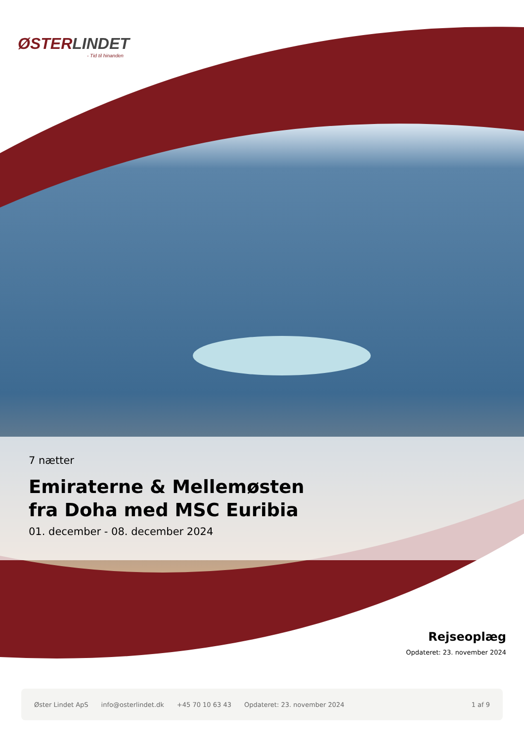ØSTERLINDET
- Tid til hinanden
7 nætter
Emiraterne & Mellemøsten
fra Doha med MSC Euribia
01. december - 08. december 2024
Rejseoplæg
Opdateret: 23. november 2024
Øster Lindet ApS info@osterlindet.dk +45 70 10 63 43 Opdateret: 23. november 2024 1 af 9